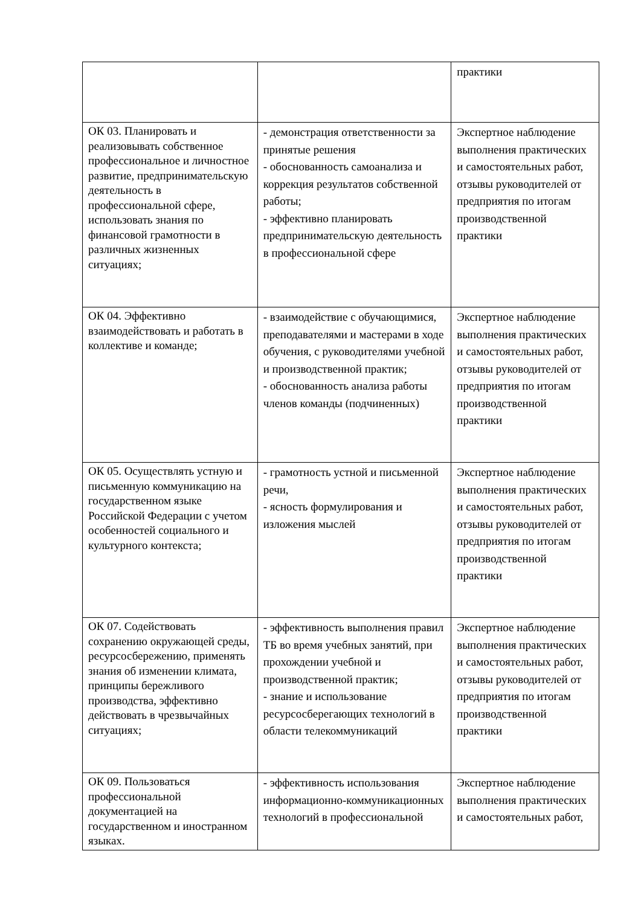| | | практики |
| ОК 03. Планировать и реализовывать собственное профессиональное и личностное развитие, предпринимательскую деятельность в профессиональной сфере, использовать знания по финансовой грамотности в различных жизненных ситуациях; | - демонстрация ответственности за принятые решения - обоснованность самоанализа и коррекция результатов собственной работы; - эффективно планировать предпринимательскую деятельность в профессиональной сфере | Экспертное наблюдение выполнения практических и самостоятельных работ, отзывы руководителей от предприятия по итогам производственной практики |
| ОК 04. Эффективно взаимодействовать и работать в коллективе и команде; | - взаимодействие с обучающимися, преподавателями и мастерами в ходе обучения, с руководителями учебной и производственной практик; - обоснованность анализа работы членов команды (подчиненных) | Экспертное наблюдение выполнения практических и самостоятельных работ, отзывы руководителей от предприятия по итогам производственной практики |
| ОК 05. Осуществлять устную и письменную коммуникацию на государственном языке Российской Федерации с учетом особенностей социального и культурного контекста; | - грамотность устной и письменной речи, - ясность формулирования и изложения мыслей | Экспертное наблюдение выполнения практических и самостоятельных работ, отзывы руководителей от предприятия по итогам производственной практики |
| ОК 07. Содействовать сохранению окружающей среды, ресурсосбережению, применять знания об изменении климата, принципы бережливого производства, эффективно действовать в чрезвычайных ситуациях; | - эффективность выполнения правил ТБ во время учебных занятий, при прохождении учебной и производственной практик; - знание и использование ресурсосберегающих технологий в области телекоммуникаций | Экспертное наблюдение выполнения практических и самостоятельных работ, отзывы руководителей от предприятия по итогам производственной практики |
| ОК 09. Пользоваться профессиональной документацией на государственном и иностранном языках. | - эффективность использования информационно-коммуникационных технологий в профессиональной | Экспертное наблюдение выполнения практических и самостоятельных работ, |